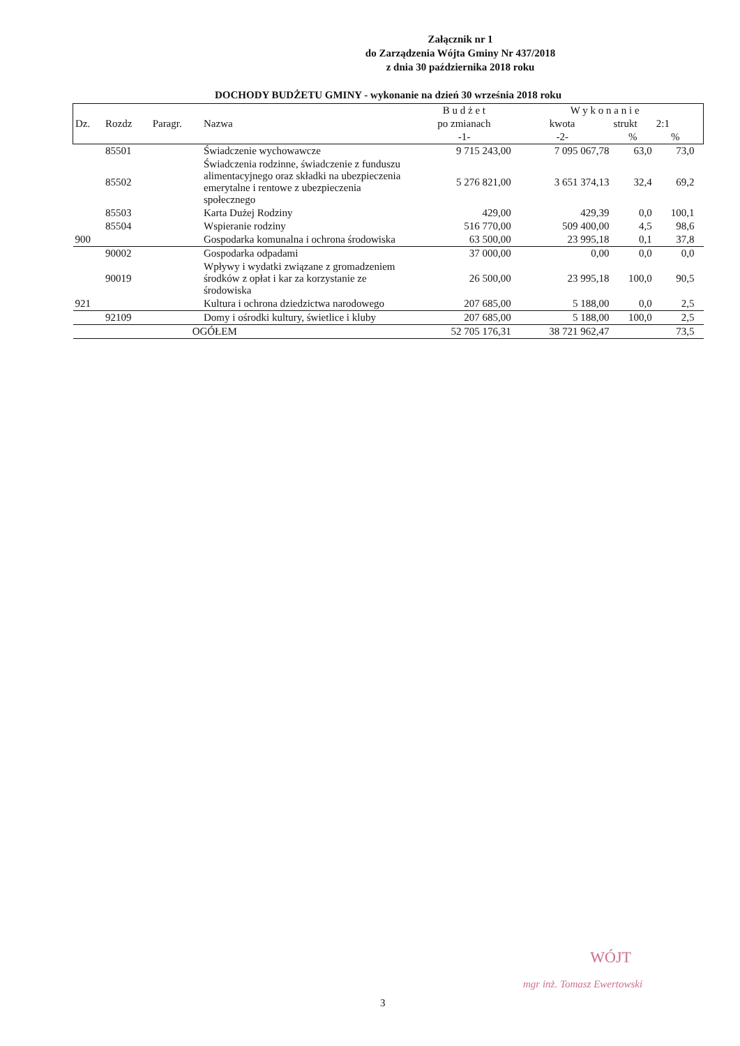Załącznik nr 1
do Zarządzenia Wójta Gminy Nr 437/2018
z dnia 30 października 2018 roku
DOCHODY BUDŻETU GMINY - wykonanie na dzień 30 września 2018 roku
| | | | | B u d ż e t | W y k o n a n i e | | | |
| --- | --- | --- | --- | --- | --- | --- | --- | --- |
| Dz. | Rozdz | Paragr. | Nazwa | po zmianach | kwota | strukt | 2:1 | |
| | | | | -1- | -2- | % | % | |
| | 85501 | | Świadczenie wychowawcze | 9 715 243,00 | 7 095 067,78 | 63,0 | 73,0 | |
| | 85502 | | Świadczenia rodzinne, świadczenie z funduszu alimentacyjnego oraz składki na ubezpieczenia emerytalne i rentowe z ubezpieczenia społecznego | 5 276 821,00 | 3 651 374,13 | 32,4 | 69,2 | |
| | 85503 | | Karta Dużej Rodziny | 429,00 | 429,39 | 0,0 | 100,1 | |
| | 85504 | | Wspieranie rodziny | 516 770,00 | 509 400,00 | 4,5 | 98,6 | |
| 900 | | | Gospodarka komunalna i ochrona środowiska | 63 500,00 | 23 995,18 | 0,1 | 37,8 | |
| | 90002 | | Gospodarka odpadami | 37 000,00 | 0,00 | 0,0 | 0,0 | |
| | 90019 | | Wpływy i wydatki związane z gromadzeniem środków z opłat i kar za korzystanie ze środowiska | 26 500,00 | 23 995,18 | 100,0 | 90,5 | |
| 921 | | | Kultura i ochrona dziedzictwa narodowego | 207 685,00 | 5 188,00 | 0,0 | 2,5 | |
| | 92109 | | Domy i ośrodki kultury, świetlice i kluby | 207 685,00 | 5 188,00 | 100,0 | 2,5 | |
| | | OGÓŁEM | | 52 705 176,31 | 38 721 962,47 | | 73,5 | |
WÓJT
mgr inż. Tomasz Ewertowski
3